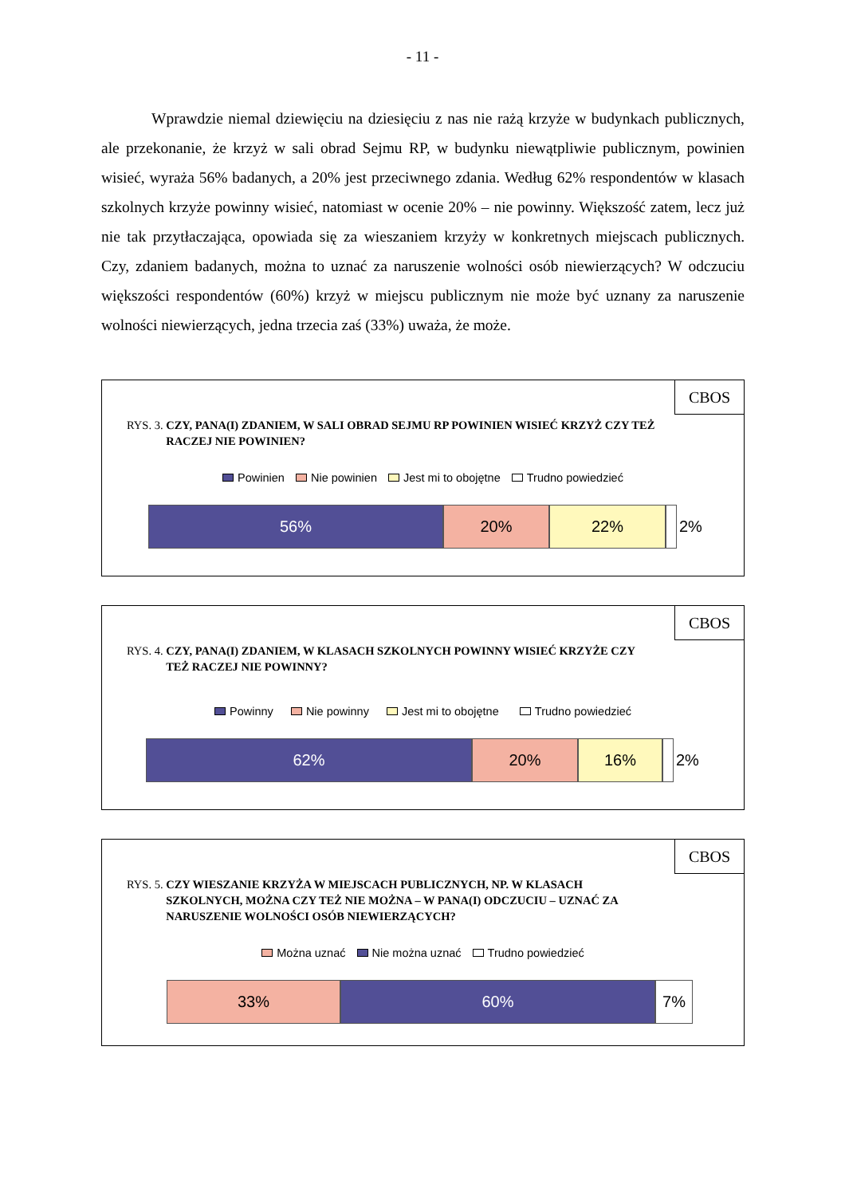- 11 -
Wprawdzie niemal dziewięciu na dziesięciu z nas nie rażą krzyże w budynkach publicznych, ale przekonanie, że krzyż w sali obrad Sejmu RP, w budynku niewątpliwie publicznym, powinien wisieć, wyraża 56% badanych, a 20% jest przeciwnego zdania. Według 62% respondentów w klasach szkolnych krzyże powinny wisieć, natomiast w ocenie 20% – nie powinny. Większość zatem, lecz już nie tak przytłaczająca, opowiada się za wieszaniem krzyży w konkretnych miejscach publicznych. Czy, zdaniem badanych, można to uznać za naruszenie wolności osób niewierzących? W odczuciu większości respondentów (60%) krzyż w miejscu publicznym nie może być uznany za naruszenie wolności niewierzących, jedna trzecia zaś (33%) uważa, że może.
CBOS
RYS. 3. CZY, PANA(I) ZDANIEM, W SALI OBRAD SEJMU RP POWINIEN WISIEĆ KRZYŻ CZY TEŻ RACZEJ NIE POWINIEN?
Powinien Nie powinien Jest mi to obojętne Trudno powiedzieć
56% 20% 22% 2%
CBOS
RYS. 4. CZY, PANA(I) ZDANIEM, W KLASACH SZKOLNYCH POWINNY WISIEĆ KRZYŻE CZY TEŻ RACZEJ NIE POWINNY?
Powinny Nie powinny Jest mi to obojętne Trudno powiedzieć
62% 20% 16% 2%
CBOS
RYS. 5. CZY WIESZANIE KRZYŻA W MIEJSCACH PUBLICZNYCH, NP. W KLASACH SZKOLNYCH, MOŻNA CZY TEŻ NIE MOŻNA – W PANA(I) ODCZUCIU – UZNAĆ ZA NARUSZENIE WOLNOŚCI OSÓB NIEWIERZĄCYCH?
Można uznać Nie można uznać Trudno powiedzieć
33% 60% 7%